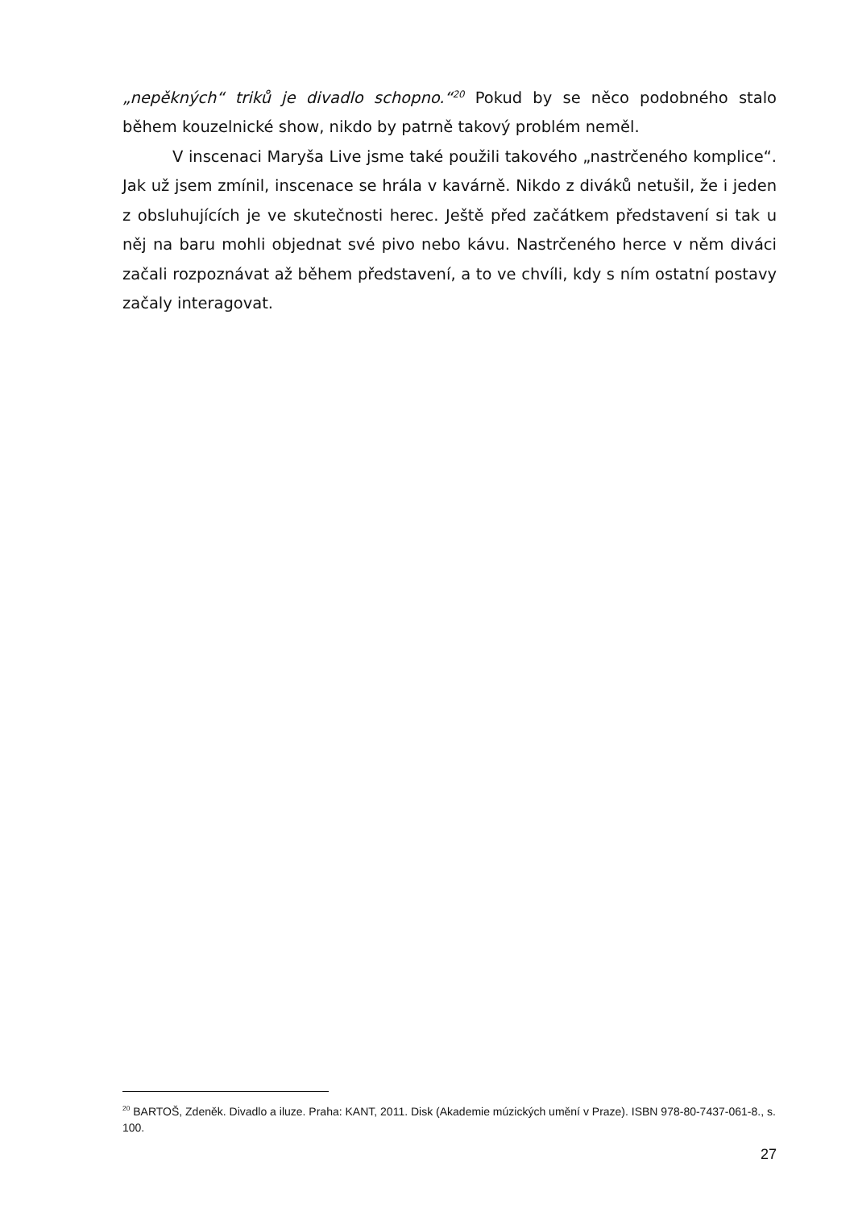„nepěkných“ triků je divadlo schopno.“<sup>20</sup> Pokud by se něco podobného stalo během kouzelnické show, nikdo by patrně takový problém neměl.
V inscenaci Maryša Live jsme také použili takového „nastrčeného komplice“. Jak už jsem zmínil, inscenace se hrála v kavárně. Nikdo z diváků netušil, že i jeden z obsluhujících je ve skutečnosti herec. Ještě před začátkem představení si tak u něj na baru mohli objednat své pivo nebo kávu. Nastrčeného herce v něm diváci začali rozpoznávat až během představení, a to ve chvíli, kdy s ním ostatní postavy začaly interagovat.
<sup>20</sup> BARTOŠ, Zdeněk. Divadlo a iluze. Praha: KANT, 2011. Disk (Akademie múzických umění v Praze). ISBN 978-80-7437-061-8., s. 100.
27